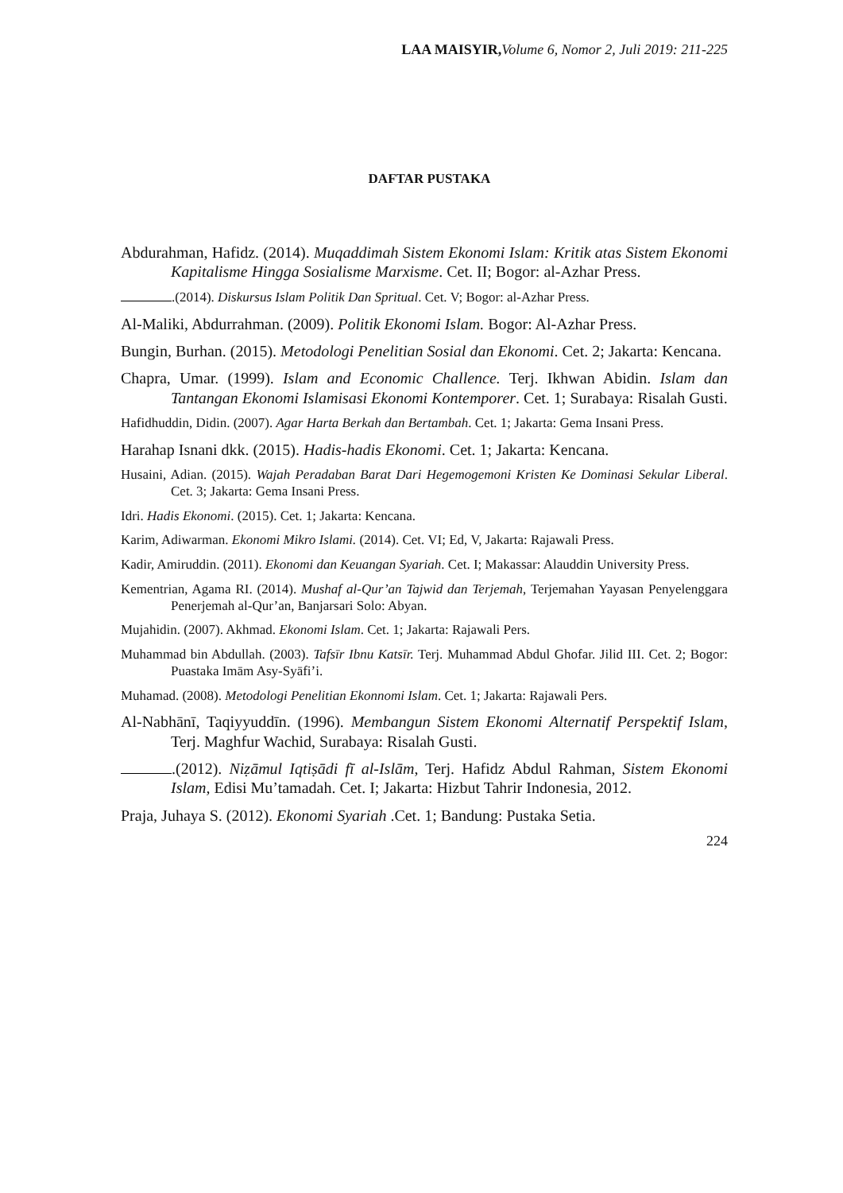LAA MAISYIR, Volume 6, Nomor 2, Juli 2019: 211-225
DAFTAR PUSTAKA
Abdurahman, Hafidz. (2014). Muqaddimah Sistem Ekonomi Islam: Kritik atas Sistem Ekonomi Kapitalisme Hingga Sosialisme Marxisme. Cet. II; Bogor: al-Azhar Press.
.(2014). Diskursus Islam Politik Dan Spritual. Cet. V; Bogor: al-Azhar Press.
Al-Maliki, Abdurrahman. (2009). Politik Ekonomi Islam. Bogor: Al-Azhar Press.
Bungin, Burhan. (2015). Metodologi Penelitian Sosial dan Ekonomi. Cet. 2; Jakarta: Kencana.
Chapra, Umar. (1999). Islam and Economic Challence. Terj. Ikhwan Abidin. Islam dan Tantangan Ekonomi Islamisasi Ekonomi Kontemporer. Cet. 1; Surabaya: Risalah Gusti.
Hafidhuddin, Didin. (2007). Agar Harta Berkah dan Bertambah. Cet. 1; Jakarta: Gema Insani Press.
Harahap Isnani dkk. (2015). Hadis-hadis Ekonomi. Cet. 1; Jakarta: Kencana.
Husaini, Adian. (2015). Wajah Peradaban Barat Dari Hegemogemoni Kristen Ke Dominasi Sekular Liberal. Cet. 3; Jakarta: Gema Insani Press.
Idri. Hadis Ekonomi. (2015). Cet. 1; Jakarta: Kencana.
Karim, Adiwarman. Ekonomi Mikro Islami. (2014). Cet. VI; Ed, V, Jakarta: Rajawali Press.
Kadir, Amiruddin. (2011). Ekonomi dan Keuangan Syariah. Cet. I; Makassar: Alauddin University Press.
Kementrian, Agama RI. (2014). Mushaf al-Qur’an Tajwid dan Terjemah, Terjemahan Yayasan Penyelenggara Penerjemah al-Qur’an, Banjarsari Solo: Abyan.
Mujahidin. (2007). Akhmad. Ekonomi Islam. Cet. 1; Jakarta: Rajawali Pers.
Muhammad bin Abdullah. (2003). Tafsīr Ibnu Katsīr. Terj. Muhammad Abdul Ghofar. Jilid III. Cet. 2; Bogor: Puastaka Imām Asy-Syāfi’i.
Muhamad. (2008). Metodologi Penelitian Ekonnomi Islam. Cet. 1; Jakarta: Rajawali Pers.
Al-Nabhānī, Taqiyyuddīn. (1996). Membangun Sistem Ekonomi Alternatif Perspektif Islam, Terj. Maghfur Wachid, Surabaya: Risalah Gusti.
.(2012). Niẓāmul Iqtiṣādi fī al-Islām, Terj. Hafidz Abdul Rahman, Sistem Ekonomi Islam, Edisi Mu’tamadah. Cet. I; Jakarta: Hizbut Tahrir Indonesia, 2012.
Praja, Juhaya S. (2012). Ekonomi Syariah .Cet. 1; Bandung: Pustaka Setia.
224